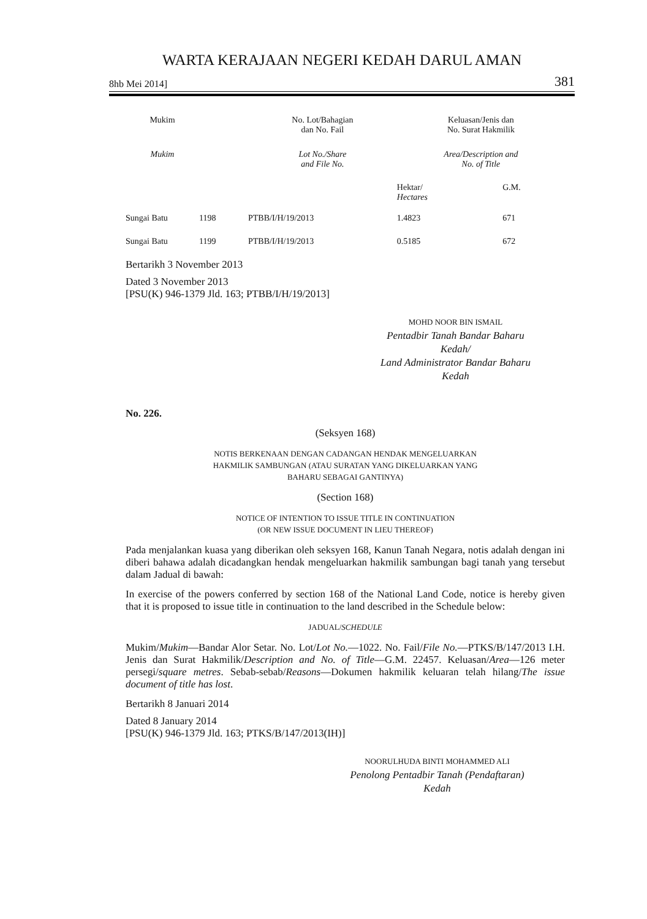WARTA KERAJAAN NEGERI KEDAH DARUL AMAN
8hb Mei 2014] 381
| Mukim | | No. Lot/Bahagian dan No. Fail | | Keluasan/Jenis dan No. Surat Hakmilik | |
| --- | --- | --- | --- | --- | --- |
| Mukim | | Lot No./Share and File No. | | Area/Description and No. of Title | |
| | | | | Hektar/ Hectares | G.M. |
| Sungai Batu | 1198 | PTBB/I/H/19/2013 | | 1.4823 | 671 |
| Sungai Batu | 1199 | PTBB/I/H/19/2013 | | 0.5185 | 672 |
Bertarikh 3 November 2013
Dated 3 November 2013
[PSU(K) 946-1379 Jld. 163; PTBB/I/H/19/2013]
MOHD NOOR BIN ISMAIL
Pentadbir Tanah Bandar Baharu
Kedah/
Land Administrator Bandar Baharu
Kedah
No. 226.
(Seksyen 168)
NOTIS BERKENAAN DENGAN CADANGAN HENDAK MENGELUARKAN
HAKMILIK SAMBUNGAN (ATAU SURATAN YANG DIKELUARKAN YANG
BAHARU SEBAGAI GANTINYA)
(Section 168)
NOTICE OF INTENTION TO ISSUE TITLE IN CONTINUATION
(OR NEW ISSUE DOCUMENT IN LIEU THEREOF)
Pada menjalankan kuasa yang diberikan oleh seksyen 168, Kanun Tanah Negara, notis adalah dengan ini diberi bahawa adalah dicadangkan hendak mengeluarkan hakmilik sambungan bagi tanah yang tersebut dalam Jadual di bawah:
In exercise of the powers conferred by section 168 of the National Land Code, notice is hereby given that it is proposed to issue title in continuation to the land described in the Schedule below:
JADUAL/SCHEDULE
Mukim/Mukim—Bandar Alor Setar. No. Lot/Lot No.—1022. No. Fail/File No.—PTKS/B/147/2013 I.H. Jenis dan Surat Hakmilik/Description and No. of Title—G.M. 22457. Keluasan/Area—126 meter persegi/square metres. Sebab-sebab/Reasons—Dokumen hakmilik keluaran telah hilang/The issue document of title has lost.
Bertarikh 8 Januari 2014
Dated 8 January 2014
[PSU(K) 946-1379 Jld. 163; PTKS/B/147/2013(IH)]
NOORULHUDA BINTI MOHAMMED ALI
Penolong Pentadbir Tanah (Pendaftaran)
Kedah